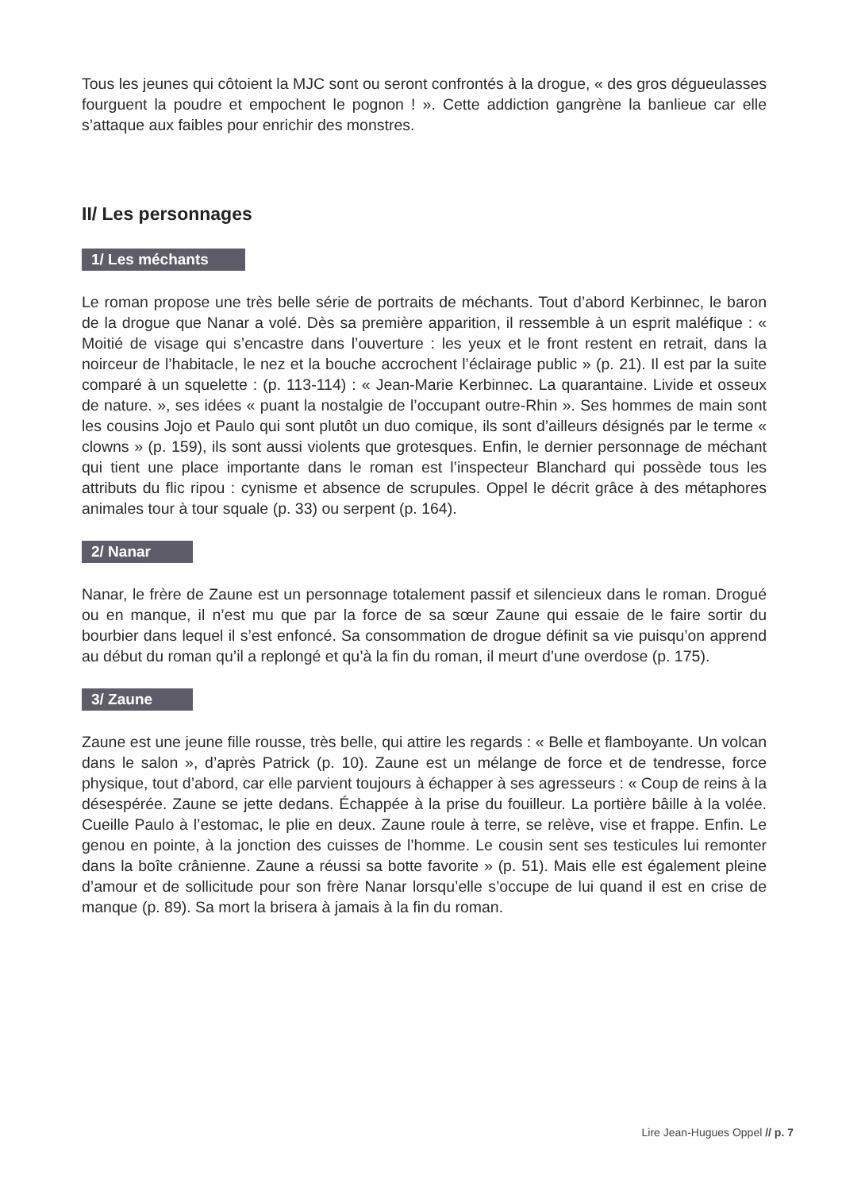Tous les jeunes qui côtoient la MJC sont ou seront confrontés à la drogue, « des gros dégueulasses fourguent la poudre et empochent le pognon ! ». Cette addiction gangrène la banlieue car elle s’attaque aux faibles pour enrichir des monstres.
II/ Les personnages
1/ Les méchants
Le roman propose une très belle série de portraits de méchants. Tout d’abord Kerbinnec, le baron de la drogue que Nanar a volé. Dès sa première apparition, il ressemble à un esprit maléfique : « Moitié de visage qui s’encastre dans l’ouverture : les yeux et le front restent en retrait, dans la noirceur de l’habitacle, le nez et la bouche accrochent l’éclairage public » (p. 21). Il est par la suite comparé à un squelette : (p. 113-114) : « Jean-Marie Kerbinnec. La quarantaine. Livide et osseux de nature. », ses idées « puant la nostalgie de l’occupant outre-Rhin ». Ses hommes de main sont les cousins Jojo et Paulo qui sont plutôt un duo comique, ils sont d’ailleurs désignés par le terme « clowns » (p. 159), ils sont aussi violents que grotesques. Enfin, le dernier personnage de méchant qui tient une place importante dans le roman est l’inspecteur Blanchard qui possède tous les attributs du flic ripou : cynisme et absence de scrupules. Oppel le décrit grâce à des métaphores animales tour à tour squale (p. 33) ou serpent (p. 164).
2/ Nanar
Nanar, le frère de Zaune est un personnage totalement passif et silencieux dans le roman. Drogué ou en manque, il n’est mu que par la force de sa sœur Zaune qui essaie de le faire sortir du bourbier dans lequel il s’est enfoncé. Sa consommation de drogue définit sa vie puisqu’on apprend au début du roman qu’il a replongé et qu’à la fin du roman, il meurt d’une overdose (p. 175).
3/ Zaune
Zaune est une jeune fille rousse, très belle, qui attire les regards : « Belle et flamboyante. Un volcan dans le salon », d’après Patrick (p. 10). Zaune est un mélange de force et de tendresse, force physique, tout d’abord, car elle parvient toujours à échapper à ses agresseurs : « Coup de reins à la désespérée. Zaune se jette dedans. Échappée à la prise du fouilleur. La portière bâille à la volée. Cueille Paulo à l’estomac, le plie en deux. Zaune roule à terre, se relève, vise et frappe. Enfin. Le genou en pointe, à la jonction des cuisses de l’homme. Le cousin sent ses testicules lui remonter dans la boîte crânienne. Zaune a réussi sa botte favorite » (p. 51). Mais elle est également pleine d’amour et de sollicitude pour son frère Nanar lorsqu’elle s’occupe de lui quand il est en crise de manque (p. 89). Sa mort la brisera à jamais à la fin du roman.
Lire Jean-Hugues Oppel // p. 7